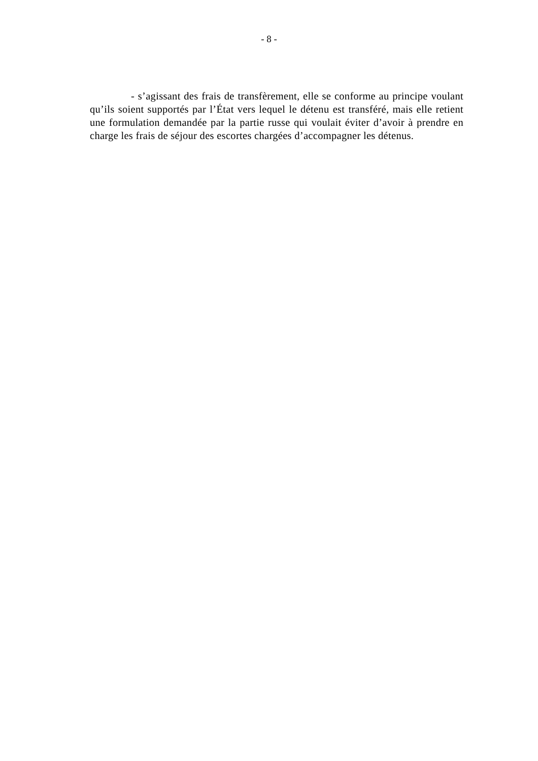- 8 -
- s’agissant des frais de transfèrement, elle se conforme au principe voulant qu’ils soient supportés par l’État vers lequel le détenu est transféré, mais elle retient une formulation demandée par la partie russe qui voulait éviter d’avoir à prendre en charge les frais de séjour des escortes chargées d’accompagner les détenus.